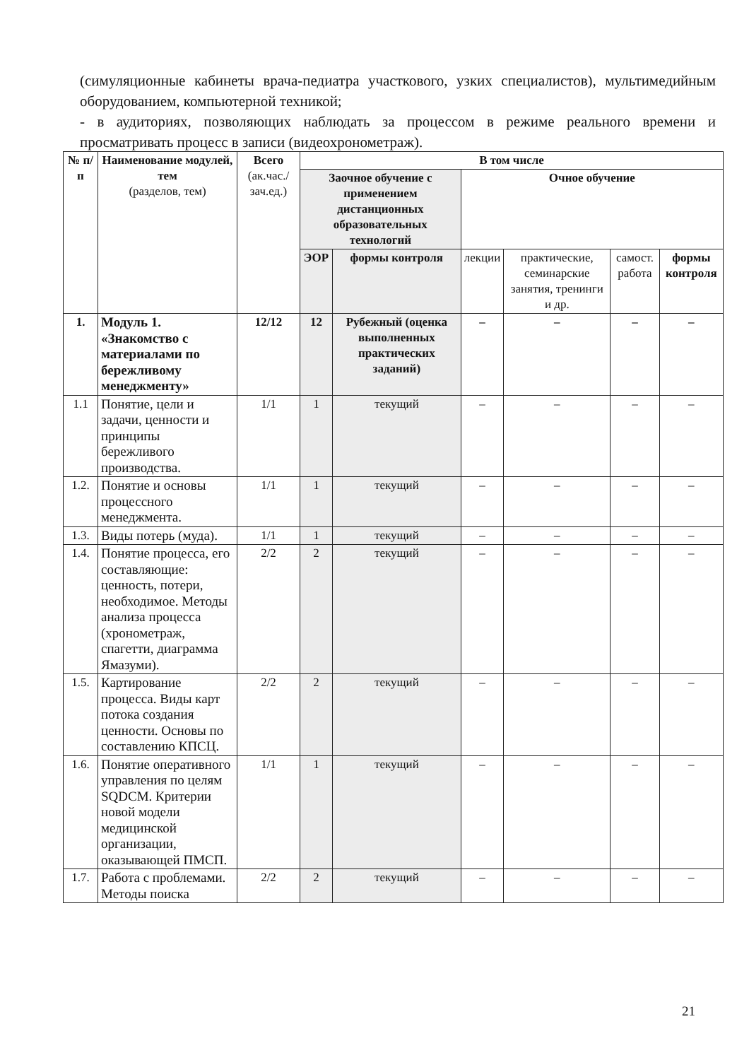(симуляционные кабинеты врача-педиатра участкового, узких специалистов), мультимедийным оборудованием, компьютерной техникой;
- в аудиториях, позволяющих наблюдать за процессом в режиме реального времени и просматривать процесс в записи (видеохронометраж).
| № п/п | Наименование модулей, тем (разделов, тем) | Всего (ак.час./ зач.ед.) | В том числе | | | | | |
| --- | --- | --- | --- | --- | --- | --- | --- | --- |
| | | | Заочное обучение с применением дистанционных образовательных технологий | | Очное обучение | | | |
| | | | ЭОР | формы контроля | лекции | практические, семинарские занятия, тренинги и др. | самост. работа | формы контроля |
| 1. | Модуль 1. «Знакомство с материалами по бережливому менеджменту» | 12/12 | 12 | Рубежный (оценка выполненных практических заданий) | – | – | – | – |
| 1.1 | Понятие, цели и задачи, ценности и принципы бережливого производства. | 1/1 | 1 | текущий | – | – | – | – |
| 1.2. | Понятие и основы процессного менеджмента. | 1/1 | 1 | текущий | – | – | – | – |
| 1.3. | Виды потерь (муда). | 1/1 | 1 | текущий | – | – | – | – |
| 1.4. | Понятие процесса, его составляющие: ценность, потери, необходимое. Методы анализа процесса (хронометраж, спагетти, диаграмма Ямазуми). | 2/2 | 2 | текущий | – | – | – | – |
| 1.5. | Картирование процесса. Виды карт потока создания ценности. Основы по составлению КПСЦ. | 2/2 | 2 | текущий | – | – | – | – |
| 1.6. | Понятие оперативного управления по целям SQDCM. Критерии новой модели медицинской организации, оказывающей ПМСП. | 1/1 | 1 | текущий | – | – | – | – |
| 1.7. | Работа с проблемами. Методы поиска | 2/2 | 2 | текущий | – | – | – | – |
21